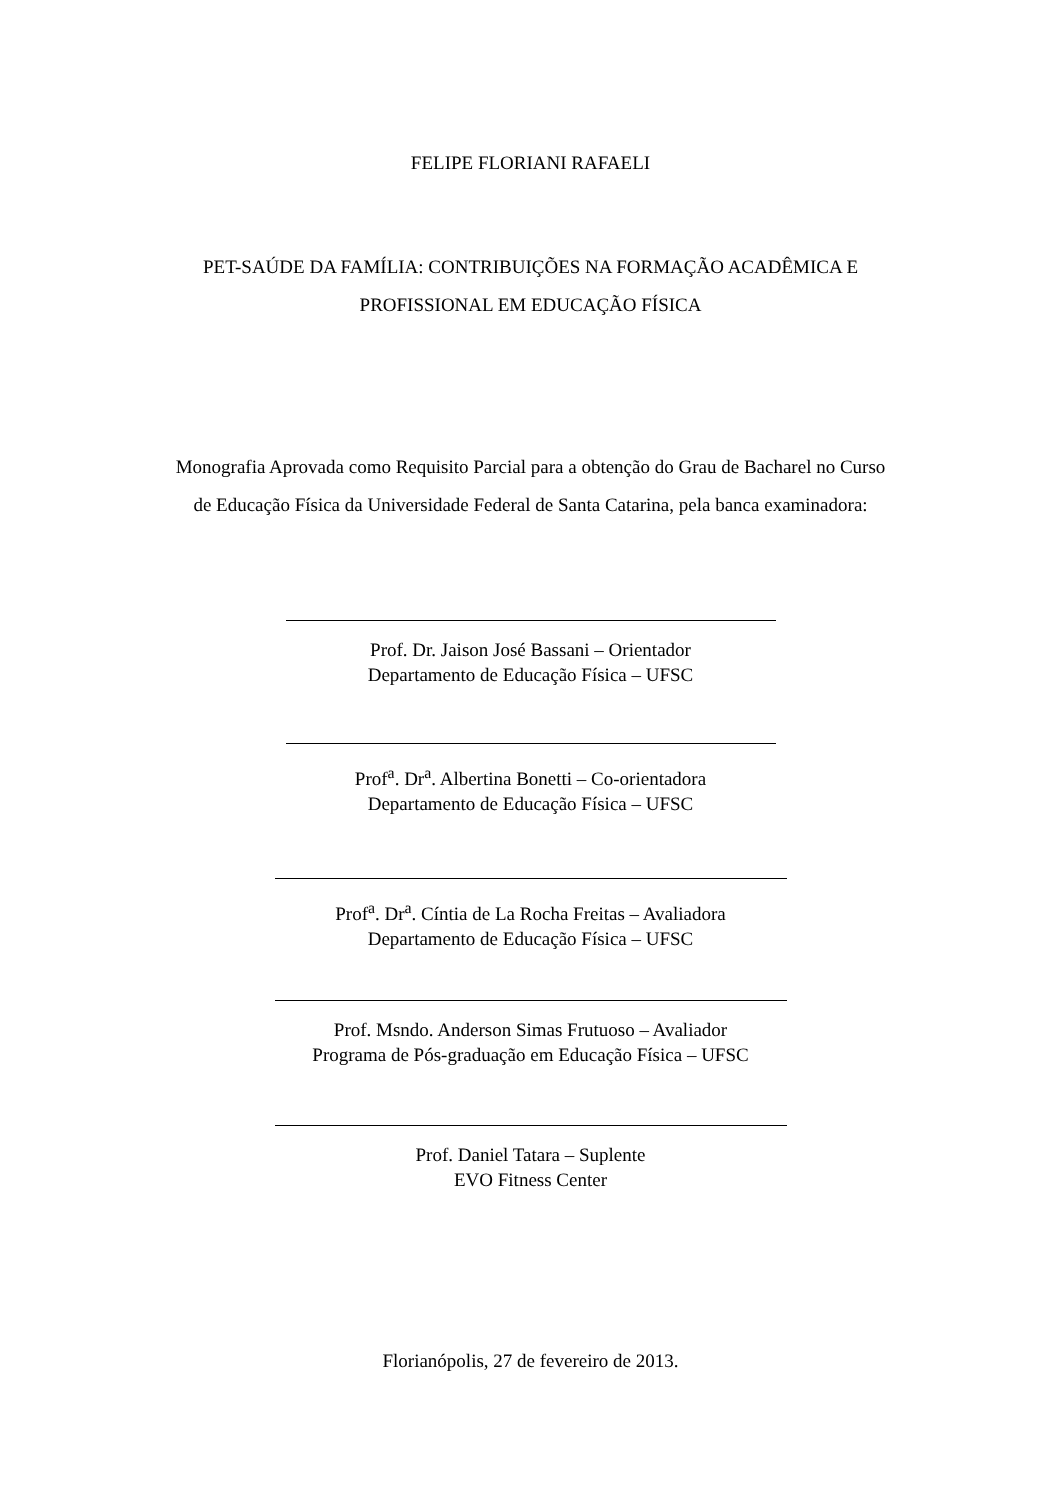FELIPE FLORIANI RAFAELI
PET-SAÚDE DA FAMÍLIA: CONTRIBUIÇÕES NA FORMAÇÃO ACADÊMICA E
PROFISSIONAL EM EDUCAÇÃO FÍSICA
Monografia Aprovada como Requisito Parcial para a obtenção do Grau de Bacharel no Curso
de Educação Física da Universidade Federal de Santa Catarina, pela banca examinadora:
Prof. Dr. Jaison José Bassani – Orientador
Departamento de Educação Física – UFSC
Prof<sup>a</sup>. Dr<sup>a</sup>. Albertina Bonetti – Co-orientadora
Departamento de Educação Física – UFSC
Prof<sup>a</sup>. Dr<sup>a</sup>. Cíntia de La Rocha Freitas – Avaliadora
Departamento de Educação Física – UFSC
Prof. Msndo. Anderson Simas Frutuoso – Avaliador
Programa de Pós-graduação em Educação Física – UFSC
Prof. Daniel Tatara – Suplente
EVO Fitness Center
Florianópolis, 27 de fevereiro de 2013.